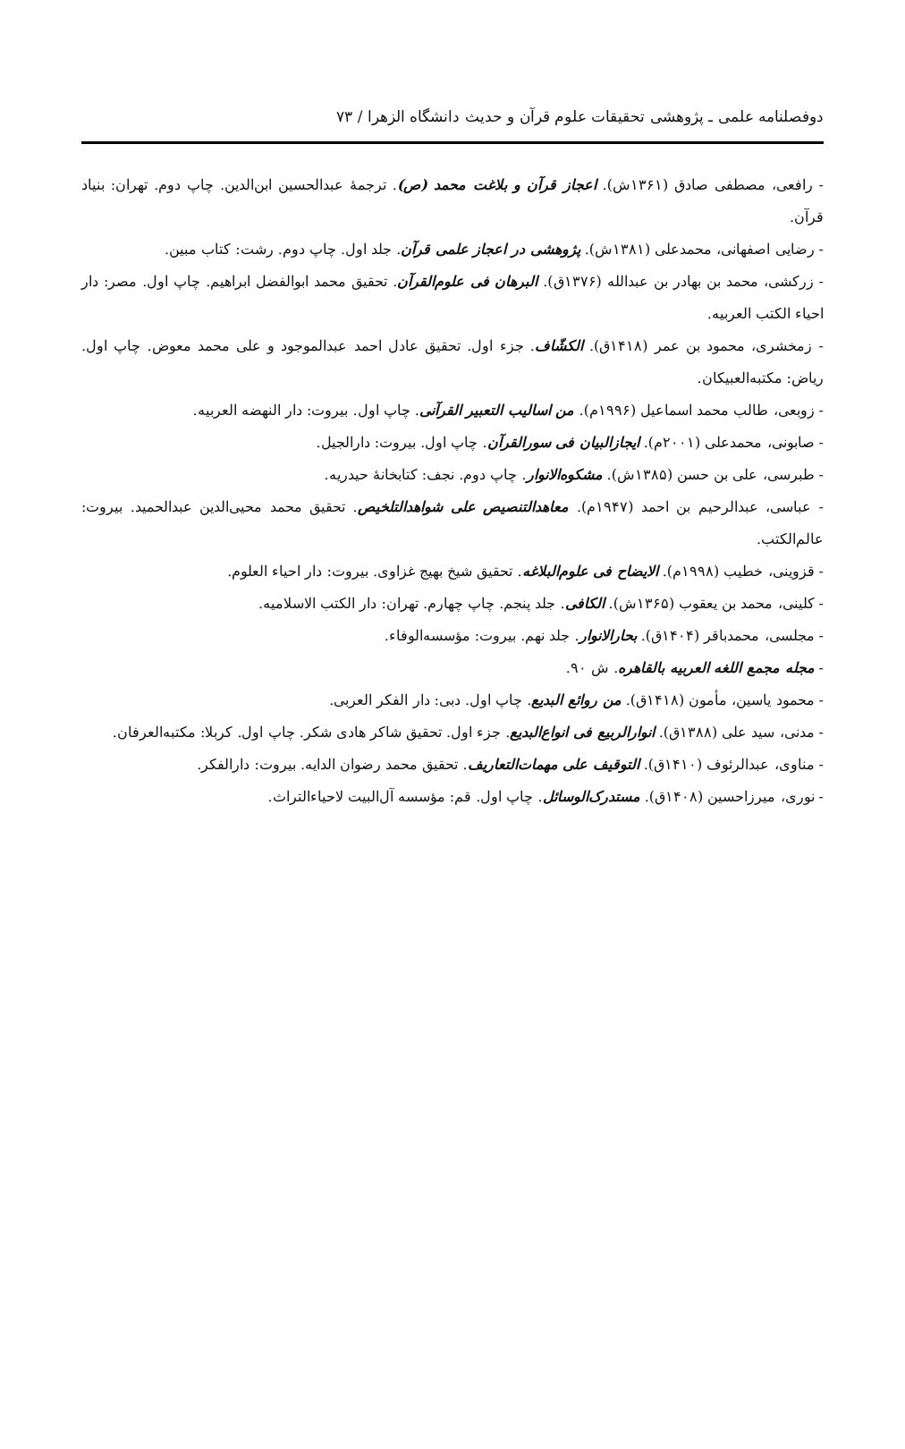دوفصلنامه علمی ـ پژوهشی تحقیقات علوم قرآن و حدیث دانشگاه الزهرا / ۷۳
- رافعی، مصطفی صادق (۱۳۶۱ش). اعجاز قرآن و بلاغت محمد (ص). ترجمهٔ عبدالحسین ابن‌الدین. چاپ دوم. تهران: بنیاد قرآن.
- رضایی اصفهانی، محمدعلی (۱۳۸۱ش). پژوهشی در اعجاز علمی قرآن. جلد اول. چاپ دوم. رشت: کتاب مبین.
- زرکشی، محمد بن بهادر بن عبدالله (۱۳۷۶ق). البرهان فی علوم‌القرآن. تحقیق محمد ابوالفضل ابراهیم. چاپ اول. مصر: دار احیاء الکتب العربیه.
- زمخشری، محمود بن عمر (۱۴۱۸ق). الکشّاف. جزء اول. تحقیق عادل احمد عبدالموجود و علی محمد معوض. چاپ اول. ریاض: مکتبه‌العبیکان.
- زوبعی، طالب محمد اسماعیل (۱۹۹۶م). من اسالیب التعبیر القرآنی. چاپ اول. بیروت: دار النهضه العربیه.
- صابونی، محمدعلی (۲۰۰۱م). ایجازالبیان فی سورالقرآن. چاپ اول. بیروت: دارالجیل.
- طبرسی، علی بن حسن (۱۳۸۵ش). مشکوه‌الانوار. چاپ دوم. نجف: کتابخانهٔ حیدریه.
- عباسی، عبدالرحیم بن احمد (۱۹۴۷م). معاهدالتنصیص علی شواهدالتلخیص. تحقیق محمد محیی‌الدین عبدالحمید. بیروت: عالم‌الکتب.
- قزوینی، خطیب (۱۹۹۸م). الایضاح فی علوم‌البلاغه. تحقیق شیخ بهیج غزاوی. بیروت: دار احیاء العلوم.
- کلینی، محمد بن یعقوب (۱۳۶۵ش). الکافی. جلد پنجم. چاپ چهارم. تهران: دار الکتب الاسلامیه.
- مجلسی، محمدباقر (۱۴۰۴ق). بحارالانوار. جلد نهم. بیروت: مؤسسه‌الوفاء.
- مجله مجمع اللغه العربیه بالقاهره. ش ۹۰.
- محمود یاسین، مأمون (۱۴۱۸ق). من روائع البدیع. چاپ اول. دبی: دار الفکر العربی.
- مدنی، سید علی (۱۳۸۸ق). انوارالربیع فی انواع‌البدیع. جزء اول. تحقیق شاکر هادی شکر. چاپ اول. کربلا: مکتبه‌العرفان.
- مناوی، عبدالرئوف (۱۴۱۰ق). التوقیف علی مهمات‌التعاریف. تحقیق محمد رضوان الدایه. بیروت: دارالفکر.
- نوری، میرزاحسین (۱۴۰۸ق). مستدرک‌الوسائل. چاپ اول. قم: مؤسسه آل‌البیت لاحیاءالتراث.